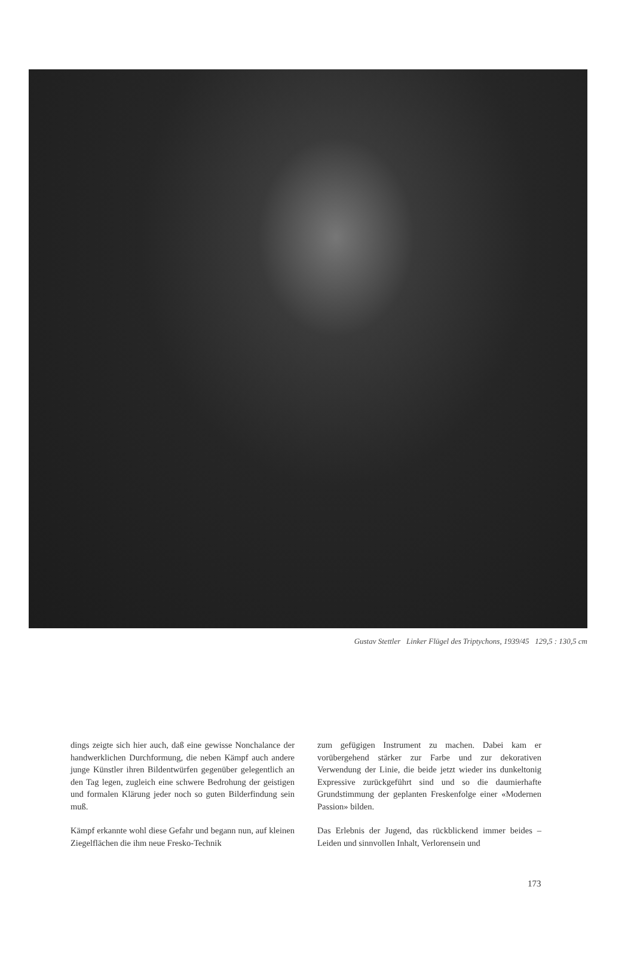Gustav Stettler Linker Flügel des Triptychons, 1939/45 129,5 : 130,5 cm
dings zeigte sich hier auch, daß eine gewisse Nonchalance der handwerklichen Durchformung, die neben Kämpf auch andere junge Künstler ihren Bildentwürfen gegenüber gelegentlich an den Tag legen, zugleich eine schwere Bedrohung der geistigen und formalen Klärung jeder noch so guten Bilderfindung sein muß.
Kämpf erkannte wohl diese Gefahr und begann nun, auf kleinen Ziegelflächen die ihm neue Fresko-Technik
zum gefügigen Instrument zu machen. Dabei kam er vorübergehend stärker zur Farbe und zur dekorativen Verwendung der Linie, die beide jetzt wieder ins dunkeltonig Expressive zurückgeführt sind und so die daumierhafte Grundstimmung der geplanten Freskenfolge einer «Modernen Passion» bilden.
Das Erlebnis der Jugend, das rückblickend immer beides – Leiden und sinnvollen Inhalt, Verlorensein und
173